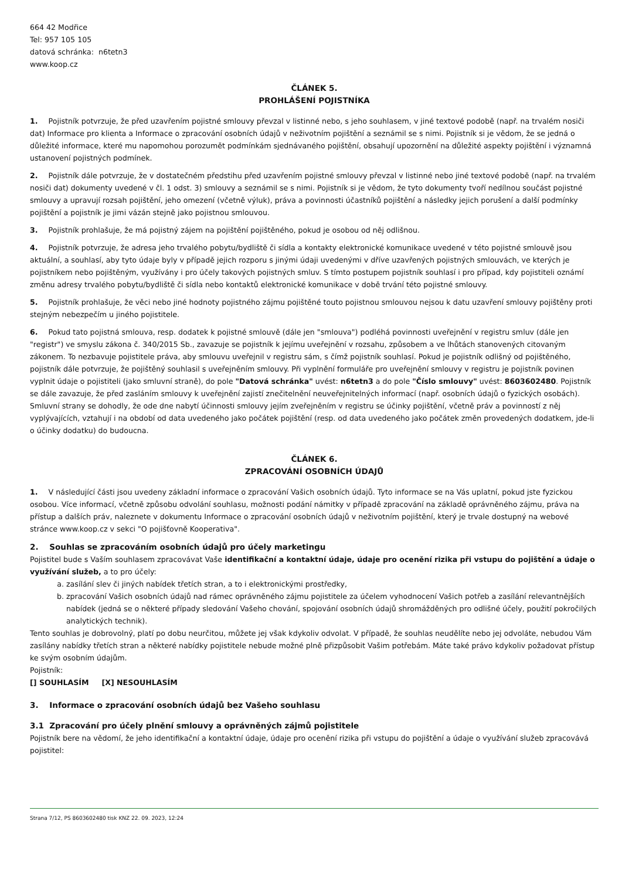664 42 Modřice
Tel: 957 105 105
datová schránka: n6tetn3
www.koop.cz
ČLÁNEK 5.
PROHLÁŠENÍ POJISTNÍKA
1. Pojistník potvrzuje, že před uzavřením pojistné smlouvy převzal v listinné nebo, s jeho souhlasem, v jiné textové podobě (např. na trvalém nosiči dat) Informace pro klienta a Informace o zpracování osobních údajů v neživotním pojištění a seznámil se s nimi. Pojistník si je vědom, že se jedná o důležité informace, které mu napomohou porozumět podmínkám sjednávaného pojištění, obsahují upozornění na důležité aspekty pojištění i významná ustanovení pojistných podmínek.
2. Pojistník dále potvrzuje, že v dostatečném předstihu před uzavřením pojistné smlouvy převzal v listinné nebo jiné textové podobě (např. na trvalém nosiči dat) dokumenty uvedené v čl. 1 odst. 3) smlouvy a seznámil se s nimi. Pojistník si je vědom, že tyto dokumenty tvoří nedílnou součást pojistné smlouvy a upravují rozsah pojištění, jeho omezení (včetně výluk), práva a povinnosti účastníků pojištění a následky jejich porušení a další podmínky pojištění a pojistník je jimi vázán stejně jako pojistnou smlouvou.
3. Pojistník prohlašuje, že má pojistný zájem na pojištění pojištěného, pokud je osobou od něj odlišnou.
4. Pojistník potvrzuje, že adresa jeho trvalého pobytu/bydliště či sídla a kontakty elektronické komunikace uvedené v této pojistné smlouvě jsou aktuální, a souhlasí, aby tyto údaje byly v případě jejich rozporu s jinými údaji uvedenými v dříve uzavřených pojistných smlouvách, ve kterých je pojistníkem nebo pojištěným, využívány i pro účely takových pojistných smluv. S tímto postupem pojistník souhlasí i pro případ, kdy pojistiteli oznámí změnu adresy trvalého pobytu/bydliště či sídla nebo kontaktů elektronické komunikace v době trvání této pojistné smlouvy.
5. Pojistník prohlašuje, že věci nebo jiné hodnoty pojistného zájmu pojištěné touto pojistnou smlouvou nejsou k datu uzavření smlouvy pojištěny proti stejným nebezpečím u jiného pojistitele.
6. Pokud tato pojistná smlouva, resp. dodatek k pojistné smlouvě (dále jen "smlouva") podléhá povinnosti uveřejnění v registru smluv (dále jen "registr") ve smyslu zákona č. 340/2015 Sb., zavazuje se pojistník k jejímu uveřejnění v rozsahu, způsobem a ve lhůtách stanovených citovaným zákonem. To nezbavuje pojistitele práva, aby smlouvu uveřejnil v registru sám, s čímž pojistník souhlasí. Pokud je pojistník odlišný od pojištěného, pojistník dále potvrzuje, že pojištěný souhlasil s uveřejněním smlouvy. Při vyplnění formuláře pro uveřejnění smlouvy v registru je pojistník povinen vyplnit údaje o pojistiteli (jako smluvní straně), do pole "Datová schránka" uvést: n6tetn3 a do pole "Číslo smlouvy" uvést: 8603602480. Pojistník se dále zavazuje, že před zasláním smlouvy k uveřejnění zajistí znečitelnění neuveřejnitelných informací (např. osobních údajů o fyzických osobách). Smluvní strany se dohodly, že ode dne nabytí účinnosti smlouvy jejím zveřejněním v registru se účinky pojištění, včetně práv a povinností z něj vyplývajících, vztahují i na období od data uvedeného jako počátek pojištění (resp. od data uvedeného jako počátek změn provedených dodatkem, jde-li o účinky dodatku) do budoucna.
ČLÁNEK 6.
ZPRACOVÁNÍ OSOBNÍCH ÚDAJŮ
1. V následující části jsou uvedeny základní informace o zpracování Vašich osobních údajů. Tyto informace se na Vás uplatní, pokud jste fyzickou osobou. Více informací, včetně způsobu odvolání souhlasu, možnosti podání námitky v případě zpracování na základě oprávněného zájmu, práva na přístup a dalších práv, naleznete v dokumentu Informace o zpracování osobních údajů v neživotním pojištění, který je trvale dostupný na webové stránce www.koop.cz v sekci "O pojišťovně Kooperativa".
2. Souhlas se zpracováním osobních údajů pro účely marketingu
Pojistitel bude s Vaším souhlasem zpracovávat Vaše identifikační a kontaktní údaje, údaje pro ocenění rizika při vstupu do pojištění a údaje o využívání služeb, a to pro účely:
a. zasílání slev či jiných nabídek třetích stran, a to i elektronickými prostředky,
b. zpracování Vašich osobních údajů nad rámec oprávněného zájmu pojistitele za účelem vyhodnocení Vašich potřeb a zasílání relevantnějších nabídek (jedná se o některé případy sledování Vašeho chování, spojování osobních údajů shromážděných pro odlišné účely, použití pokročilých analytických technik).
Tento souhlas je dobrovolný, platí po dobu neurčitou, můžete jej však kdykoliv odvolat. V případě, že souhlas neudělíte nebo jej odvoláte, nebudou Vám zasílány nabídky třetích stran a některé nabídky pojistitele nebude možné plně přizpůsobit Vašim potřebám. Máte také právo kdykoliv požadovat přístup ke svým osobním údajům.
Pojistník:
[] SOUHLASÍM [X] NESOUHLASÍM
3. Informace o zpracování osobních údajů bez Vašeho souhlasu
3.1 Zpracování pro účely plnění smlouvy a oprávněných zájmů pojistitele
Pojistník bere na vědomí, že jeho identifikační a kontaktní údaje, údaje pro ocenění rizika při vstupu do pojištění a údaje o využívání služeb zpracovává pojistitel:
Strana 7/12, PS 8603602480 tisk KNZ 22. 09. 2023, 12:24